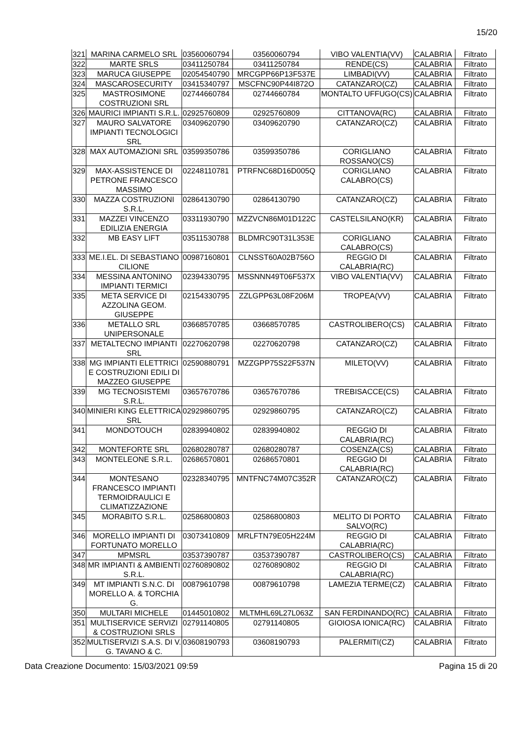15/20
| 321 | MARINA CARMELO SRL | 03560060794 | 03560060794 | VIBO VALENTIA(VV) | CALABRIA | Filtrato |
| 322 | MARTE SRLS | 03411250784 | 03411250784 | RENDE(CS) | CALABRIA | Filtrato |
| 323 | MARUCA GIUSEPPE | 02054540790 | MRCGPP66P13F537E | LIMBADI(VV) | CALABRIA | Filtrato |
| 324 | MASCAROSECURITY | 03415340797 | MSCFNC90P44I872O | CATANZARO(CZ) | CALABRIA | Filtrato |
| 325 | MASTROSIMONE COSTRUZIONI SRL | 02744660784 | 02744660784 | MONTALTO UFFUGO(CS) | CALABRIA | Filtrato |
| 326 | MAURICI IMPIANTI S.R.L. | 02925760809 | 02925760809 | CITTANOVA(RC) | CALABRIA | Filtrato |
| 327 | MAURO SALVATORE IMPIANTI TECNOLOGICI SRL | 03409620790 | 03409620790 | CATANZARO(CZ) | CALABRIA | Filtrato |
| 328 | MAX AUTOMAZIONI SRL | 03599350786 | 03599350786 | CORIGLIANO ROSSANO(CS) | CALABRIA | Filtrato |
| 329 | MAX-ASSISTENCE DI PETRONE FRANCESCO MASSIMO | 02248110781 | PTRFNC68D16D005Q | CORIGLIANO CALABRO(CS) | CALABRIA | Filtrato |
| 330 | MAZZA COSTRUZIONI S.R.L. | 02864130790 | 02864130790 | CATANZARO(CZ) | CALABRIA | Filtrato |
| 331 | MAZZEI VINCENZO EDILIZIA ENERGIA | 03311930790 | MZZVCN86M01D122C | CASTELSILANO(KR) | CALABRIA | Filtrato |
| 332 | MB EASY LIFT | 03511530788 | BLDMRC90T31L353E | CORIGLIANO CALABRO(CS) | CALABRIA | Filtrato |
| 333 | ME.I.EL. DI SEBASTIANO CILIONE | 00987160801 | CLNSST60A02B756O | REGGIO DI CALABRIA(RC) | CALABRIA | Filtrato |
| 334 | MESSINA ANTONINO IMPIANTI TERMICI | 02394330795 | MSSNNN49T06F537X | VIBO VALENTIA(VV) | CALABRIA | Filtrato |
| 335 | META SERVICE DI AZZOLINA GEOM. GIUSEPPE | 02154330795 | ZZLGPP63L08F206M | TROPEA(VV) | CALABRIA | Filtrato |
| 336 | METALLO SRL UNIPERSONALE | 03668570785 | 03668570785 | CASTROLIBERO(CS) | CALABRIA | Filtrato |
| 337 | METALTECNO IMPIANTI SRL | 02270620798 | 02270620798 | CATANZARO(CZ) | CALABRIA | Filtrato |
| 338 | MG IMPIANTI ELETTRICI E COSTRUZIONI EDILI DI MAZZEO GIUSEPPE | 02590880791 | MZZGPP75S22F537N | MILETO(VV) | CALABRIA | Filtrato |
| 339 | MG TECNOSISTEMI S.R.L. | 03657670786 | 03657670786 | TREBISACCE(CS) | CALABRIA | Filtrato |
| 340 | MINIERI KING ELETTRICA SRL | 02929860795 | 02929860795 | CATANZARO(CZ) | CALABRIA | Filtrato |
| 341 | MONDOTOUCH | 02839940802 | 02839940802 | REGGIO DI CALABRIA(RC) | CALABRIA | Filtrato |
| 342 | MONTEFORTE SRL | 02680280787 | 02680280787 | COSENZA(CS) | CALABRIA | Filtrato |
| 343 | MONTELEONE S.R.L. | 02686570801 | 02686570801 | REGGIO DI CALABRIA(RC) | CALABRIA | Filtrato |
| 344 | MONTESANO FRANCESCO IMPIANTI TERMOIDRAULICI E CLIMATIZZAZIONE | 02328340795 | MNTFNC74M07C352R | CATANZARO(CZ) | CALABRIA | Filtrato |
| 345 | MORABITO S.R.L. | 02586800803 | 02586800803 | MELITO DI PORTO SALVO(RC) | CALABRIA | Filtrato |
| 346 | MORELLO IMPIANTI DI FORTUNATO MORELLO | 03073410809 | MRLFTN79E05H224M | REGGIO DI CALABRIA(RC) | CALABRIA | Filtrato |
| 347 | MPMSRL | 03537390787 | 03537390787 | CASTROLIBERO(CS) | CALABRIA | Filtrato |
| 348 | MR IMPIANTI & AMBIENTI S.R.L. | 02760890802 | 02760890802 | REGGIO DI CALABRIA(RC) | CALABRIA | Filtrato |
| 349 | MT IMPIANTI S.N.C. DI MORELLO A. & TORCHIA G. | 00879610798 | 00879610798 | LAMEZIA TERME(CZ) | CALABRIA | Filtrato |
| 350 | MULTARI MICHELE | 01445010802 | MLTMHL69L27L063Z | SAN FERDINANDO(RC) | CALABRIA | Filtrato |
| 351 | MULTISERVICE SERVIZI & COSTRUZIONI SRLS | 02791140805 | 02791140805 | GIOIOSA IONICA(RC) | CALABRIA | Filtrato |
| 352 | MULTISERVIZI S.A.S. DI V. G. TAVANO & C. | 03608190793 | 03608190793 | PALERMITI(CZ) | CALABRIA | Filtrato |
Data Creazione Documento: 15/03/2021 09:59 Pagina 15 di 20